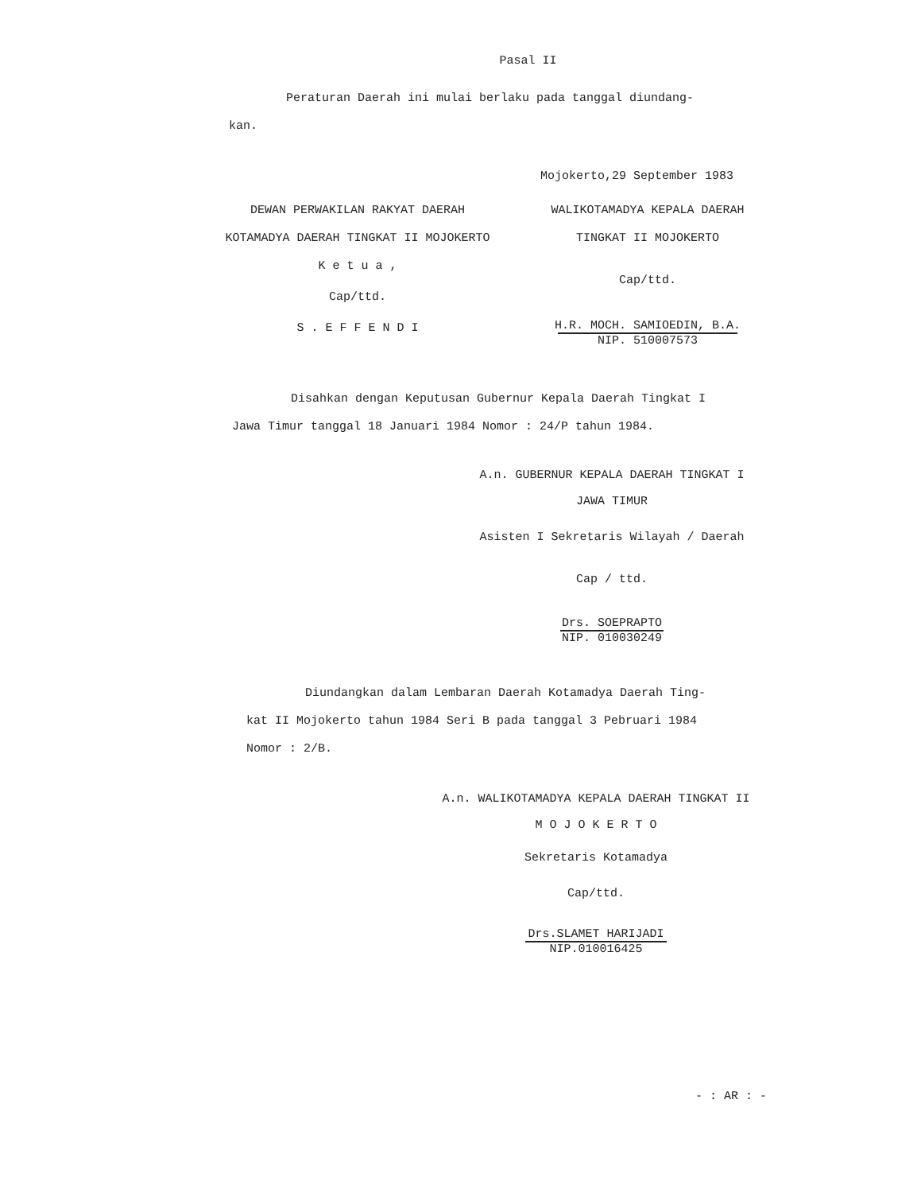Pasal II
Peraturan Daerah ini mulai berlaku pada tanggal diundang-
kan.
Mojokerto,29 September 1983
DEWAN PERWAKILAN RAKYAT DAERAH
KOTAMADYA DAERAH TINGKAT II MOJOKERTO
K e t u a ,
Cap/ttd.
S . E F F E N D I
WALIKOTAMADYA KEPALA DAERAH
TINGKAT II MOJOKERTO
Cap/ttd.
H.R. MOCH. SAMIOEDIN, B.A.
NIP. 510007573
Disahkan dengan Keputusan Gubernur Kepala Daerah Tingkat I
Jawa Timur tanggal 18 Januari 1984 Nomor : 24/P tahun 1984.
A.n. GUBERNUR KEPALA DAERAH TINGKAT I
JAWA TIMUR
Asisten I Sekretaris Wilayah / Daerah
Cap / ttd.
Drs. SOEPRAPTO
NIP. 010030249
Diundangkan dalam Lembaran Daerah Kotamadya Daerah Ting-
kat II Mojokerto tahun 1984 Seri B pada tanggal 3 Pebruari 1984
Nomor : 2/B.
A.n. WALIKOTAMADYA KEPALA DAERAH TINGKAT II
M O J O K E R T O
Sekretaris Kotamadya
Cap/ttd.
Drs.SLAMET HARIJADI
NIP.010016425
- : AR : -